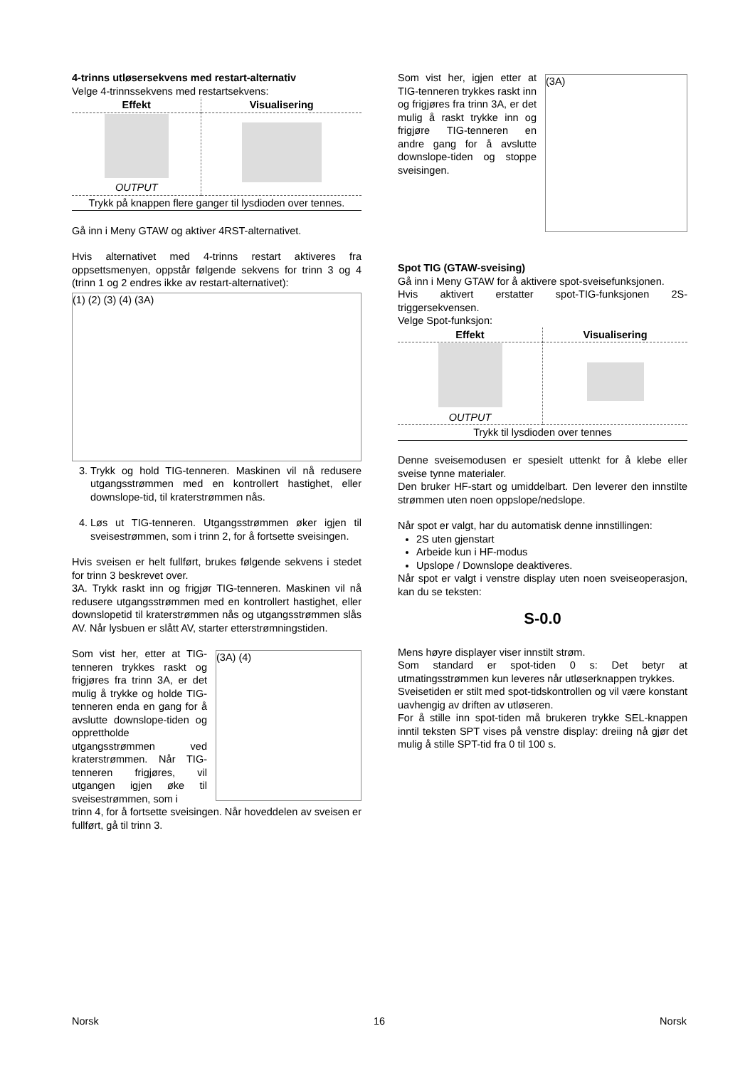4-trinns utløsersekvens med restart-alternativ
Velge 4-trinnssekvens med restartsekvens:
| Effekt | Visualisering |
| --- | --- |
| OUTPUT | |
| Trykk på knappen flere ganger til lysdioden over tennes. | |
Gå inn i Meny GTAW og aktiver 4RST-alternativet.
Hvis alternativet med 4-trinns restart aktiveres fra oppsettsmenyen, oppstår følgende sekvens for trinn 3 og 4 (trinn 1 og 2 endres ikke av restart-alternativet):
(1) (2) (3) (4) (3A)
3. Trykk og hold TIG-tenneren. Maskinen vil nå redusere utgangsstrømmen med en kontrollert hastighet, eller downslope-tid, til kraterstrømmen nås.
4. Løs ut TIG-tenneren. Utgangsstrømmen øker igjen til sveisestrømmen, som i trinn 2, for å fortsette sveisingen.
Hvis sveisen er helt fullført, brukes følgende sekvens i stedet for trinn 3 beskrevet over.
3A. Trykk raskt inn og frigjør TIG-tenneren. Maskinen vil nå redusere utgangsstrømmen med en kontrollert hastighet, eller downslopetid til kraterstrømmen nås og utgangsstrømmen slås AV. Når lysbuen er slått AV, starter etterstrømningstiden.
Som vist her, etter at TIG-tenneren trykkes raskt og frigjøres fra trinn 3A, er det mulig å trykke og holde TIG-tenneren enda en gang for å avslutte downslope-tiden og opprettholde utgangsstrømmen ved kraterstrømmen. Når TIG-tenneren frigjøres, vil utgangen igjen øke til sveisestrømmen, som i
(3A) (4)
trinn 4, for å fortsette sveisingen. Når hoveddelen av sveisen er fullført, gå til trinn 3.
Som vist her, igjen etter at TIG-tenneren trykkes raskt inn og frigjøres fra trinn 3A, er det mulig å raskt trykke inn og frigjøre TIG-tenneren en andre gang for å avslutte downslope-tiden og stoppe sveisingen.
(3A)
Spot TIG (GTAW-sveising)
Gå inn i Meny GTAW for å aktivere spot-sveisefunksjonen.
Hvis aktivert erstatter spot-TIG-funksjonen 2S-triggersekvensen.
Velge Spot-funksjon:
| Effekt | Visualisering |
| --- | --- |
| OUTPUT | |
| Trykk til lysdioden over tennes | |
Denne sveisemodusen er spesielt uttenkt for å klebe eller sveise tynne materialer.
Den bruker HF-start og umiddelbart. Den leverer den innstilte strømmen uten noen oppslope/nedslope.
Når spot er valgt, har du automatisk denne innstillingen:
2S uten gjenstart
Arbeide kun i HF-modus
Upslope / Downslope deaktiveres.
Når spot er valgt i venstre display uten noen sveiseoperasjon, kan du se teksten:
S-0.0
Mens høyre displayer viser innstilt strøm.
Som standard er spot-tiden 0 s: Det betyr at utmatingsstrømmen kun leveres når utløserknappen trykkes.
Sveisetiden er stilt med spot-tidskontrollen og vil være konstant uavhengig av driften av utløseren.
For å stille inn spot-tiden må brukeren trykke SEL-knappen inntil teksten SPT vises på venstre display: dreiing nå gjør det mulig å stille SPT-tid fra 0 til 100 s.
Norsk 16 Norsk